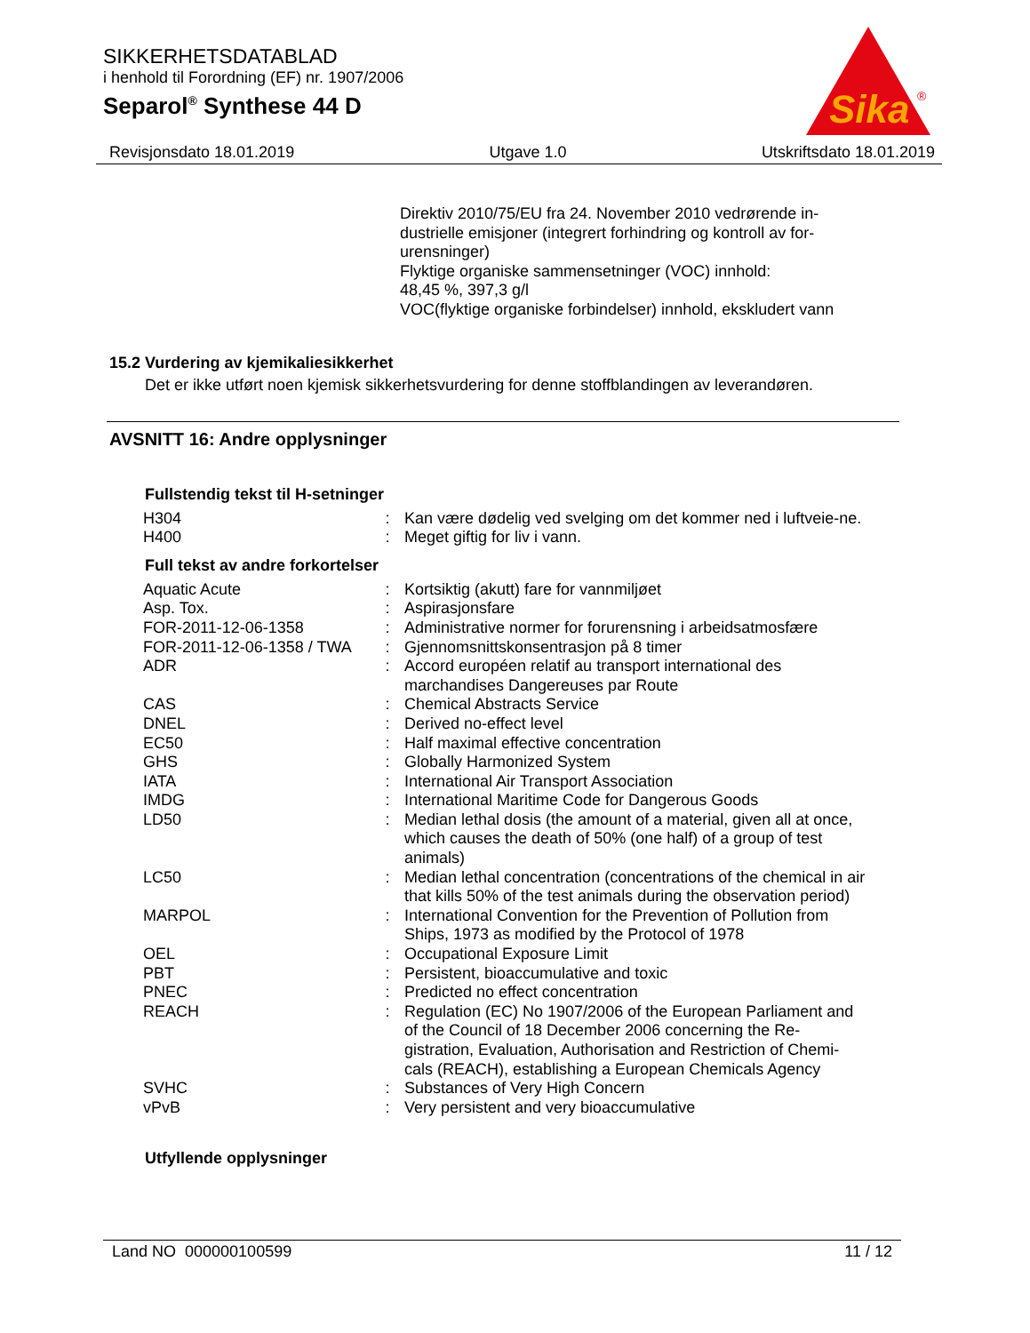SIKKERHETSDATABLAD
i henhold til Forordning (EF) nr. 1907/2006
Separol<sup>®</sup> Synthese 44 D
Sika
®
Revisjonsdato 18.01.2019 Utgave 1.0 Utskriftsdato 18.01.2019
Direktiv 2010/75/EU fra 24. November 2010 vedrørende in-dustrielle emisjoner (integrert forhindring og kontroll av for-urensninger)
Flyktige organiske sammensetninger (VOC) innhold:
48,45 %, 397,3 g/l
VOC(flyktige organiske forbindelser) innhold, ekskludert vann
15.2 Vurdering av kjemikaliesikkerhet
Det er ikke utført noen kjemisk sikkerhetsvurdering for denne stoffblandingen av leverandøren.
AVSNITT 16: Andre opplysninger
Fullstendig tekst til H-setninger
| H304 | : | Kan være dødelig ved svelging om det kommer ned i luftveie-ne. |
| H400 | : | Meget giftig for liv i vann. |
Full tekst av andre forkortelser
| Aquatic Acute | : | Kortsiktig (akutt) fare for vannmiljøet |
| Asp. Tox. | : | Aspirasjonsfare |
| FOR-2011-12-06-1358 | : | Administrative normer for forurensning i arbeidsatmosfære |
| FOR-2011-12-06-1358 / TWA | : | Gjennomsnittskonsentrasjon på 8 timer |
| ADR | : | Accord européen relatif au transport international des marchandises Dangereuses par Route |
| CAS | : | Chemical Abstracts Service |
| DNEL | : | Derived no-effect level |
| EC50 | : | Half maximal effective concentration |
| GHS | : | Globally Harmonized System |
| IATA | : | International Air Transport Association |
| IMDG | : | International Maritime Code for Dangerous Goods |
| LD50 | : | Median lethal dosis (the amount of a material, given all at once, which causes the death of 50% (one half) of a group of test animals) |
| LC50 | : | Median lethal concentration (concentrations of the chemical in air that kills 50% of the test animals during the observation period) |
| MARPOL | : | International Convention for the Prevention of Pollution from Ships, 1973 as modified by the Protocol of 1978 |
| OEL | : | Occupational Exposure Limit |
| PBT | : | Persistent, bioaccumulative and toxic |
| PNEC | : | Predicted no effect concentration |
| REACH | : | Regulation (EC) No 1907/2006 of the European Parliament and of the Council of 18 December 2006 concerning the Re-gistration, Evaluation, Authorisation and Restriction of Chemi-cals (REACH), establishing a European Chemicals Agency |
| SVHC | : | Substances of Very High Concern |
| vPvB | : | Very persistent and very bioaccumulative |
Utfyllende opplysninger
Land NO 000000100599 11 / 12